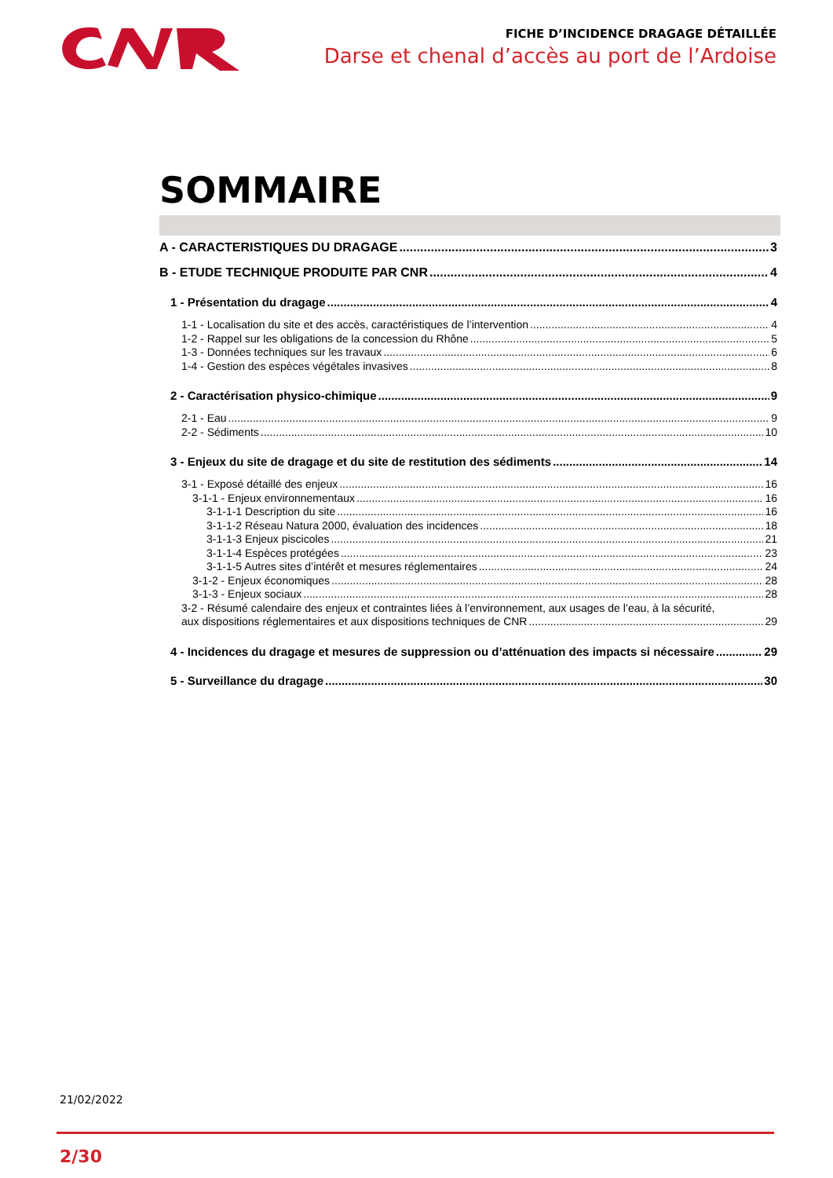FICHE D’INCIDENCE DRAGAGE DÉTAILLÉE
Darse et chenal d’accès au port de l’Ardoise
SOMMAIRE
A - CARACTERISTIQUES DU DRAGAGE 3
B - ETUDE TECHNIQUE PRODUITE PAR CNR 4
1 - Présentation du dragage 4
1-1 - Localisation du site et des accès, caractéristiques de l’intervention 4
1-2 - Rappel sur les obligations de la concession du Rhône 5
1-3 - Données techniques sur les travaux 6
1-4 - Gestion des espèces végétales invasives 8
2 - Caractérisation physico-chimique 9
2-1 - Eau 9
2-2 - Sédiments 10
3 - Enjeux du site de dragage et du site de restitution des sédiments 14
3-1 - Exposé détaillé des enjeux 16
3-1-1 - Enjeux environnementaux 16
3-1-1-1 Description du site 16
3-1-1-2 Réseau Natura 2000, évaluation des incidences 18
3-1-1-3 Enjeux piscicoles 21
3-1-1-4 Espèces protégées 23
3-1-1-5 Autres sites d’intérêt et mesures réglementaires 24
3-1-2 - Enjeux économiques 28
3-1-3 - Enjeux sociaux 28
3-2 - Résumé calendaire des enjeux et contraintes liées à l’environnement, aux usages de l’eau, à la sécurité,
aux dispositions réglementaires et aux dispositions techniques de CNR 29
4 - Incidences du dragage et mesures de suppression ou d’atténuation des impacts si nécessaire 29
5 - Surveillance du dragage 30
21/02/2022
2/30